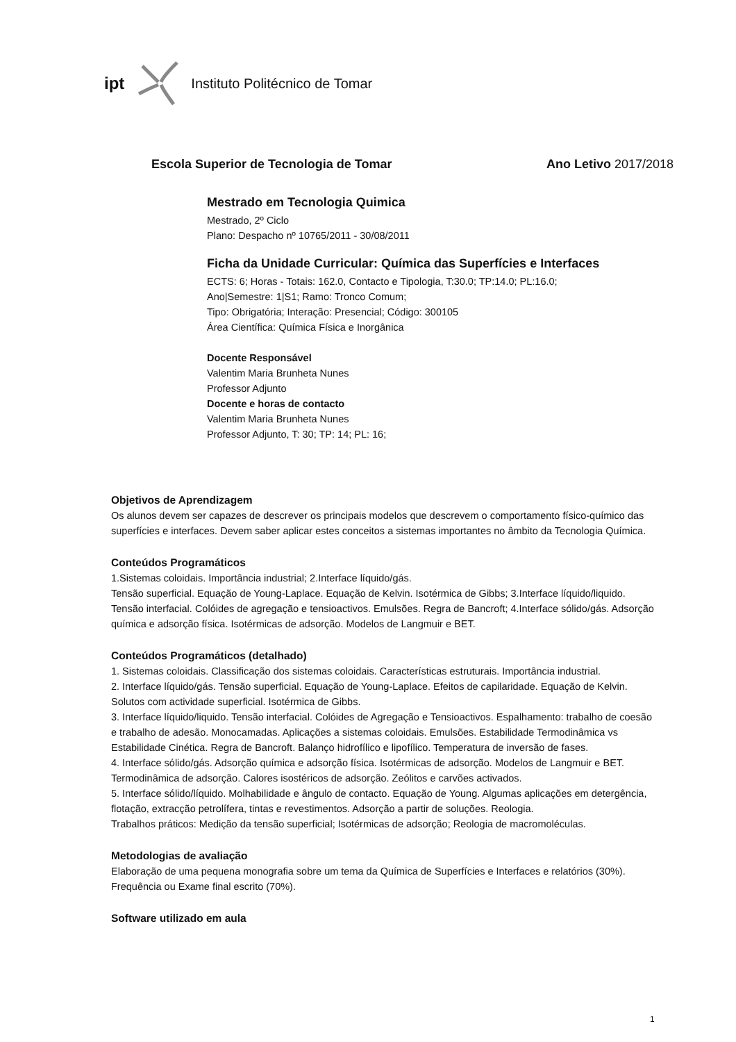ipt Instituto Politécnico de Tomar
Escola Superior de Tecnologia de Tomar
Ano Letivo 2017/2018
Mestrado em Tecnologia Quimica
Mestrado, 2º Ciclo
Plano: Despacho nº 10765/2011 - 30/08/2011
Ficha da Unidade Curricular: Química das Superfícies e Interfaces
ECTS: 6; Horas - Totais: 162.0, Contacto e Tipologia, T:30.0; TP:14.0; PL:16.0;
Ano|Semestre: 1|S1; Ramo: Tronco Comum;
Tipo: Obrigatória; Interação: Presencial; Código: 300105
Área Científica: Química Física e Inorgânica
Docente Responsável
Valentim Maria Brunheta Nunes
Professor Adjunto
Docente e horas de contacto
Valentim Maria Brunheta Nunes
Professor Adjunto, T: 30; TP: 14; PL: 16;
Objetivos de Aprendizagem
Os alunos devem ser capazes de descrever os principais modelos que descrevem o comportamento físico-químico das superfícies e interfaces. Devem saber aplicar estes conceitos a sistemas importantes no âmbito da Tecnologia Química.
Conteúdos Programáticos
1.Sistemas coloidais. Importância industrial; 2.Interface líquido/gás.
Tensão superficial. Equação de Young-Laplace. Equação de Kelvin. Isotérmica de Gibbs; 3.Interface líquido/liquido. Tensão interfacial. Colóides de agregação e tensioactivos. Emulsões. Regra de Bancroft; 4.Interface sólido/gás. Adsorção química e adsorção física. Isotérmicas de adsorção. Modelos de Langmuir e BET.
Conteúdos Programáticos (detalhado)
1. Sistemas coloidais. Classificação dos sistemas coloidais. Características estruturais. Importância industrial.
2. Interface líquido/gás. Tensão superficial. Equação de Young-Laplace. Efeitos de capilaridade. Equação de Kelvin. Solutos com actividade superficial. Isotérmica de Gibbs.
3. Interface líquido/liquido. Tensão interfacial. Colóides de Agregação e Tensioactivos. Espalhamento: trabalho de coesão e trabalho de adesão. Monocamadas. Aplicações a sistemas coloidais. Emulsões. Estabilidade Termodinâmica vs Estabilidade Cinética. Regra de Bancroft. Balanço hidrofílico e lipofílico. Temperatura de inversão de fases.
4. Interface sólido/gás. Adsorção química e adsorção física. Isotérmicas de adsorção. Modelos de Langmuir e BET. Termodinâmica de adsorção. Calores isostéricos de adsorção. Zeólitos e carvões activados.
5. Interface sólido/líquido. Molhabilidade e ângulo de contacto. Equação de Young. Algumas aplicações em detergência, flotação, extracção petrolífera, tintas e revestimentos. Adsorção a partir de soluções. Reologia.
Trabalhos práticos: Medição da tensão superficial; Isotérmicas de adsorção; Reologia de macromoléculas.
Metodologias de avaliação
Elaboração de uma pequena monografia sobre um tema da Química de Superfícies e Interfaces e relatórios (30%). Frequência ou Exame final escrito (70%).
Software utilizado em aula
1